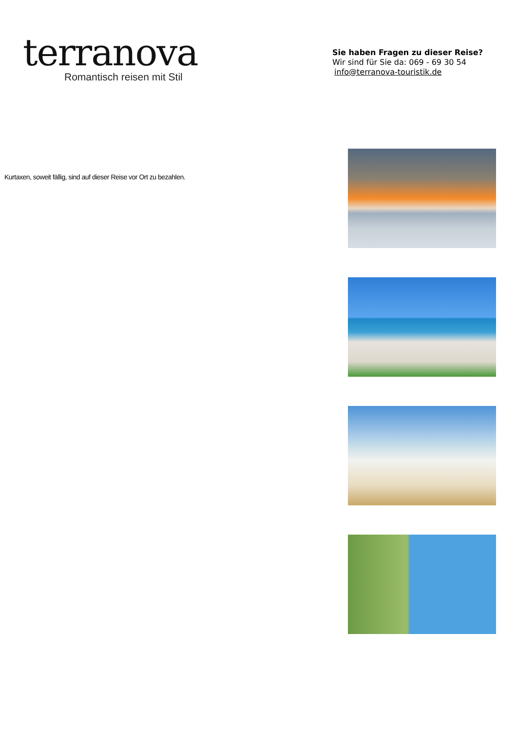terranova
Romantisch reisen mit Stil
Sie haben Fragen zu dieser Reise?
Wir sind für Sie da: 069 - 69 30 54
info@terranova-touristik.de
Kurtaxen, soweit fällig, sind auf dieser Reise vor Ort zu bezahlen.